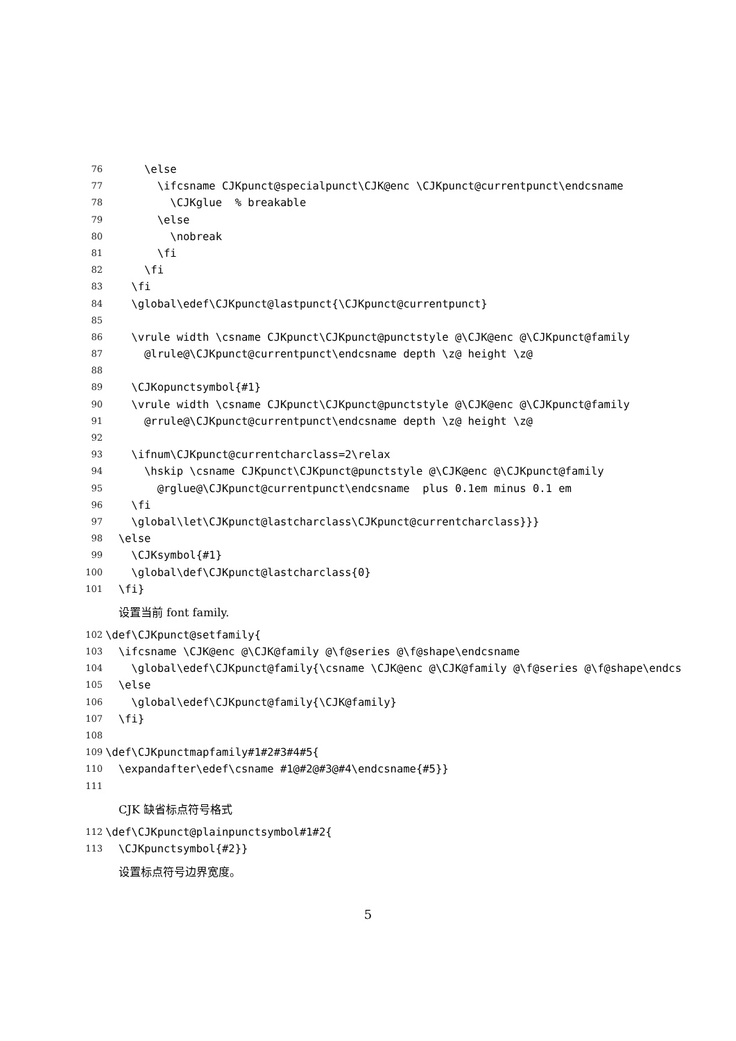76 \else
77 \ifcsname CJKpunct@specialpunct\CJK@enc \CJKpunct@currentpunct\endcsname
78 \CJKglue % breakable
79 \else
80 \nobreak
81 \fi
82 \fi
83 \fi
84 \global\edef\CJKpunct@lastpunct{\CJKpunct@currentpunct}
85
86 \vrule width \csname CJKpunct\CJKpunct@punctstyle @\CJK@enc @\CJKpunct@family
87 @lrule@\CJKpunct@currentpunct\endcsname depth \z@ height \z@
88
89 \CJKopunctsymbol{#1}
90 \vrule width \csname CJKpunct\CJKpunct@punctstyle @\CJK@enc @\CJKpunct@family
91 @rrule@\CJKpunct@currentpunct\endcsname depth \z@ height \z@
92
93 \ifnum\CJKpunct@currentcharclass=2\relax
94 \hskip \csname CJKpunct\CJKpunct@punctstyle @\CJK@enc @\CJKpunct@family
95 @rglue@\CJKpunct@currentpunct\endcsname plus 0.1em minus 0.1 em
96 \fi
97 \global\let\CJKpunct@lastcharclass\CJKpunct@currentcharclass}}}
98 \else
99 \CJKsymbol{#1}
100 \global\def\CJKpunct@lastcharclass{0}
101 \fi}
设置当前 font family.
102 \def\CJKpunct@setfamily{
103 \ifcsname \CJK@enc @\CJK@family @\f@series @\f@shape\endcsname
104 \global\edef\CJKpunct@family{\csname \CJK@enc @\CJK@family @\f@series @\f@shape\endcs
105 \else
106 \global\edef\CJKpunct@family{\CJK@family}
107 \fi}
108
109 \def\CJKpunctmapfamily#1#2#3#4#5{
110 \expandafter\edef\csname #1@#2@#3@#4\endcsname{#5}}
111
CJK 缺省标点符号格式
112 \def\CJKpunct@plainpunctsymbol#1#2{
113 \CJKpunctsymbol{#2}}
设置标点符号边界宽度。
5